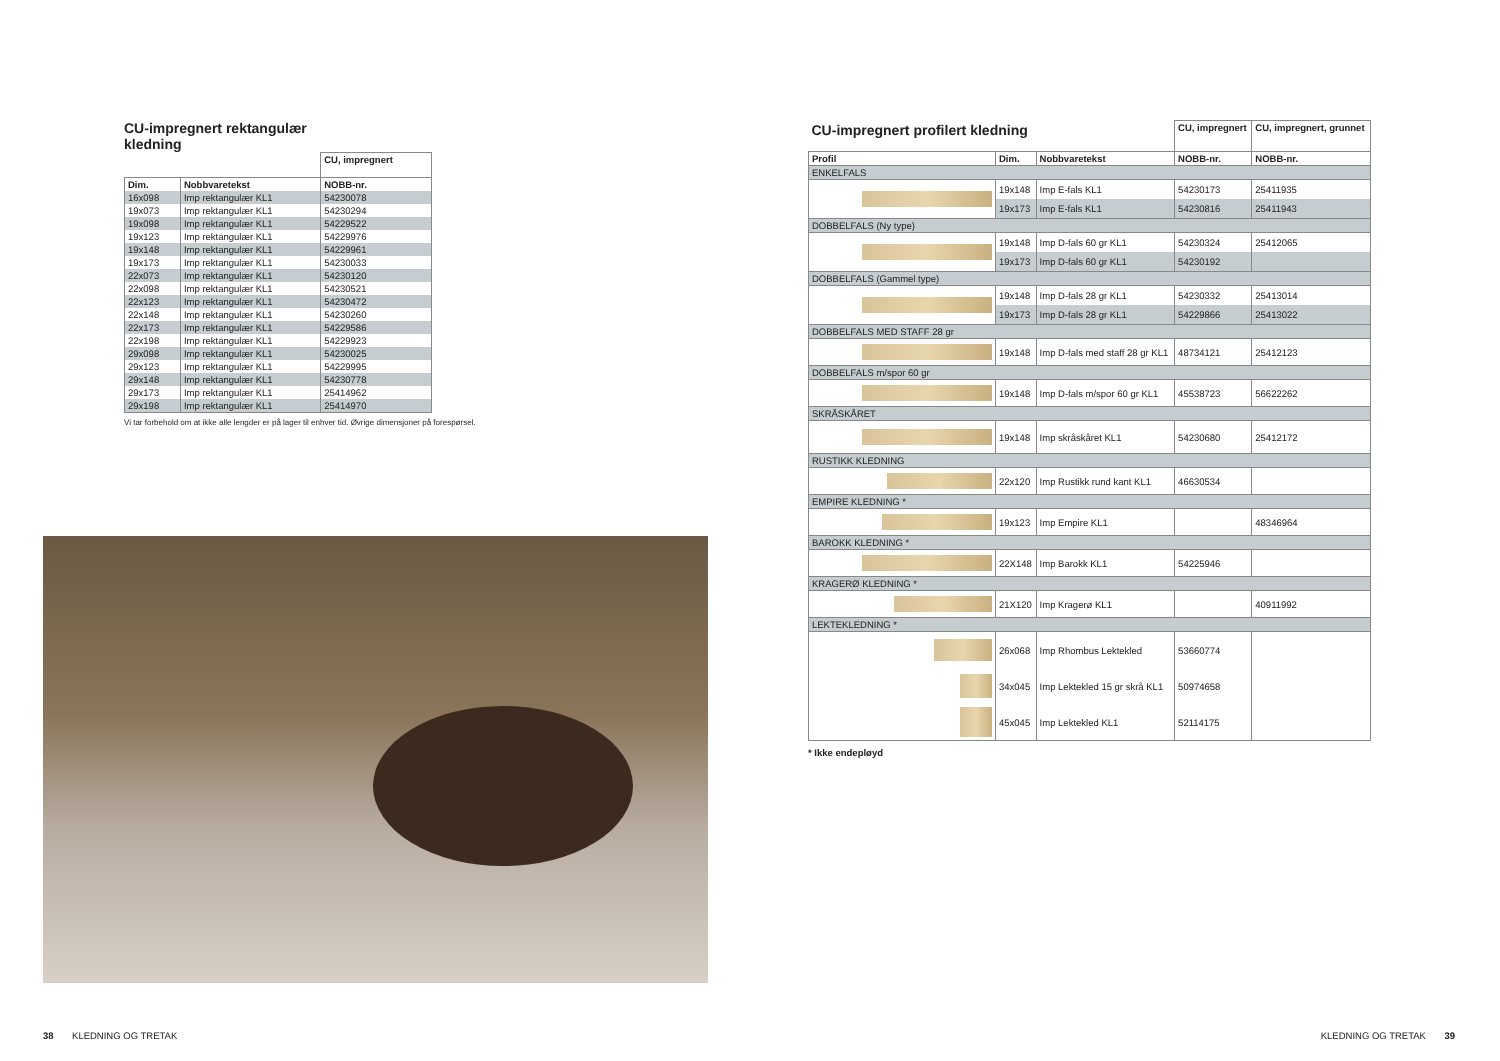CU-impregnert rektangulær
kledning
| | | CU, impregnert |
| Dim. | Nobbvaretekst | NOBB-nr. |
| 16x098 | Imp rektangulær KL1 | 54230078 |
| 19x073 | Imp rektangulær KL1 | 54230294 |
| 19x098 | Imp rektangulær KL1 | 54229522 |
| 19x123 | Imp rektangulær KL1 | 54229976 |
| 19x148 | Imp rektangulær KL1 | 54229961 |
| 19x173 | Imp rektangulær KL1 | 54230033 |
| 22x073 | Imp rektangulær KL1 | 54230120 |
| 22x098 | Imp rektangulær KL1 | 54230521 |
| 22x123 | Imp rektangulær KL1 | 54230472 |
| 22x148 | Imp rektangulær KL1 | 54230260 |
| 22x173 | Imp rektangulær KL1 | 54229586 |
| 22x198 | Imp rektangulær KL1 | 54229923 |
| 29x098 | Imp rektangulær KL1 | 54230025 |
| 29x123 | Imp rektangulær KL1 | 54229995 |
| 29x148 | Imp rektangulær KL1 | 54230778 |
| 29x173 | Imp rektangulær KL1 | 25414962 |
| 29x198 | Imp rektangulær KL1 | 25414970 |
Vi tar forbehold om at ikke alle lengder er på lager til enhver tid. Øvrige dimensjoner på forespørsel.
| CU-impregnert profilert kledning | | | | CU, impregnert | CU, impregnert, grunnet |
| Profil | Dim. | Nobbvaretekst | | NOBB-nr. | NOBB-nr. |
| ENKELFALS | | | | | |
| | 19x148 | Imp E-fals KL1 | | 54230173 | 25411935 |
| | 19x173 | Imp E-fals KL1 | | 54230816 | 25411943 |
| DOBBELFALS (Ny type) | | | | | |
| | 19x148 | Imp D-fals 60 gr KL1 | | 54230324 | 25412065 |
| | 19x173 | Imp D-fals 60 gr KL1 | | 54230192 | |
| DOBBELFALS (Gammel type) | | | | | |
| | 19x148 | Imp D-fals 28 gr KL1 | | 54230332 | 25413014 |
| | 19x173 | Imp D-fals 28 gr KL1 | | 54229866 | 25413022 |
| DOBBELFALS MED STAFF 28 gr | | | | | |
| | 19x148 | Imp D-fals med staff 28 gr KL1 | | 48734121 | 25412123 |
| DOBBELFALS m/spor 60 gr | | | | | |
| | 19x148 | Imp D-fals m/spor 60 gr KL1 | | 45538723 | 56622262 |
| SKRÅSKÅRET | | | | | |
| | 19x148 | Imp skråskåret KL1 | | 54230680 | 25412172 |
| RUSTIKK KLEDNING | | | | | |
| | 22x120 | Imp Rustikk rund kant KL1 | | 46630534 | |
| EMPIRE KLEDNING * | | | | | |
| | 19x123 | Imp Empire KL1 | | | 48346964 |
| BAROKK KLEDNING * | | | | | |
| | 22X148 | Imp Barokk KL1 | | 54225946 | |
| KRAGERØ KLEDNING * | | | | | |
| | 21X120 | Imp Kragerø KL1 | | | 40911992 |
| LEKTEKLEDNING * | | | | | |
| | 26x068 | Imp Rhombus Lektekled | | 53660774 | |
| | 34x045 | Imp Lektekled 15 gr skrå KL1 | | 50974658 | |
| | 45x045 | Imp Lektekled KL1 | | 52114175 | |
* Ikke endepløyd
38 KLEDNING OG TRETAK KLEDNING OG TRETAK 39